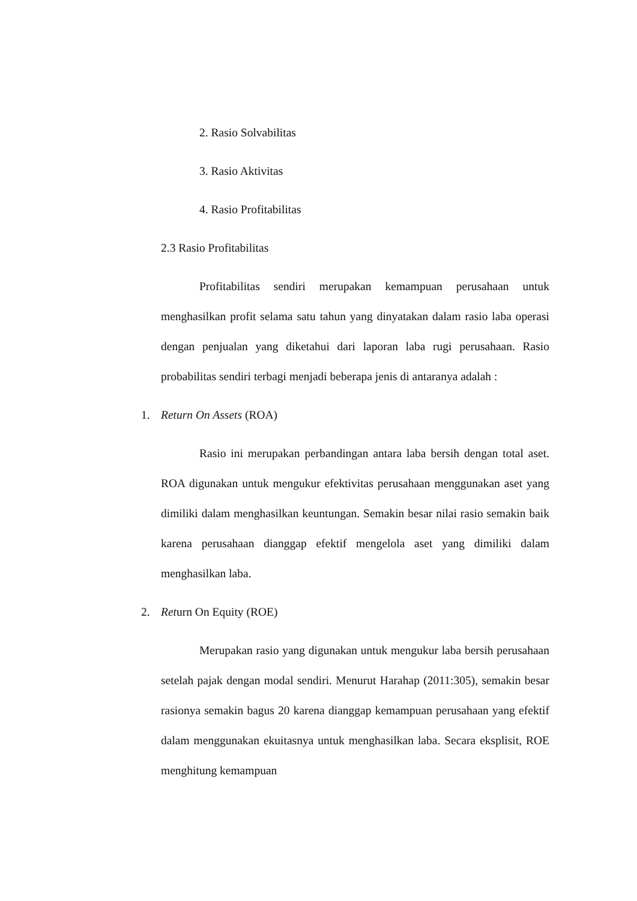2. Rasio Solvabilitas
3. Rasio Aktivitas
4. Rasio Profitabilitas
2.3 Rasio Profitabilitas
Profitabilitas sendiri merupakan kemampuan perusahaan untuk menghasilkan profit selama satu tahun yang dinyatakan dalam rasio laba operasi dengan penjualan yang diketahui dari laporan laba rugi perusahaan. Rasio probabilitas sendiri terbagi menjadi beberapa jenis di antaranya adalah :
1. Return On Assets (ROA)
Rasio ini merupakan perbandingan antara laba bersih dengan total aset. ROA digunakan untuk mengukur efektivitas perusahaan menggunakan aset yang dimiliki dalam menghasilkan keuntungan. Semakin besar nilai rasio semakin baik karena perusahaan dianggap efektif mengelola aset yang dimiliki dalam menghasilkan laba.
2. Return On Equity (ROE)
Merupakan rasio yang digunakan untuk mengukur laba bersih perusahaan setelah pajak dengan modal sendiri. Menurut Harahap (2011:305), semakin besar rasionya semakin bagus 20 karena dianggap kemampuan perusahaan yang efektif dalam menggunakan ekuitasnya untuk menghasilkan laba. Secara eksplisit, ROE menghitung kemampuan